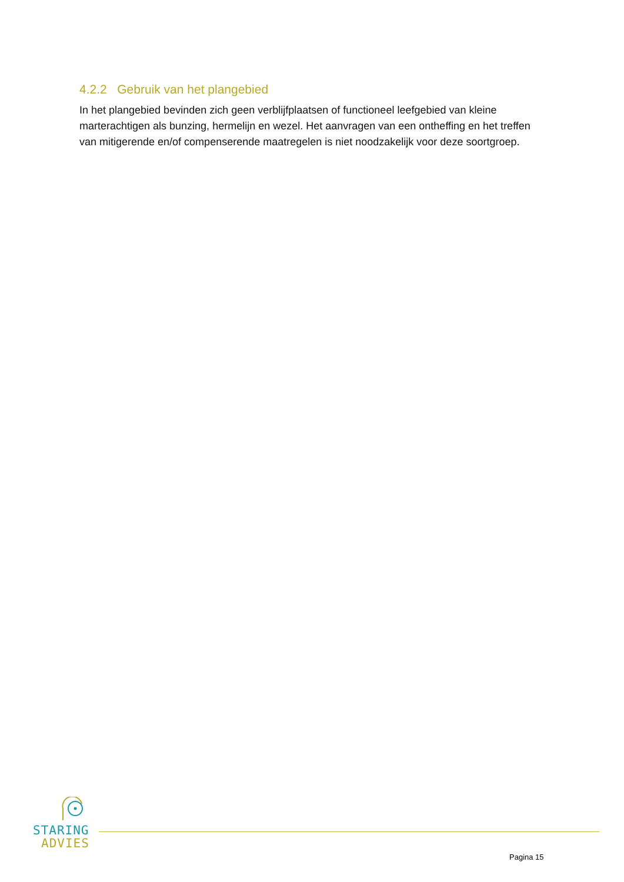4.2.2 Gebruik van het plangebied
In het plangebied bevinden zich geen verblijfplaatsen of functioneel leefgebied van kleine marterachtigen als bunzing, hermelijn en wezel. Het aanvragen van een ontheffing en het treffen van mitigerende en/of compenserende maatregelen is niet noodzakelijk voor deze soortgroep.
STARING
ADVIES
Pagina 15